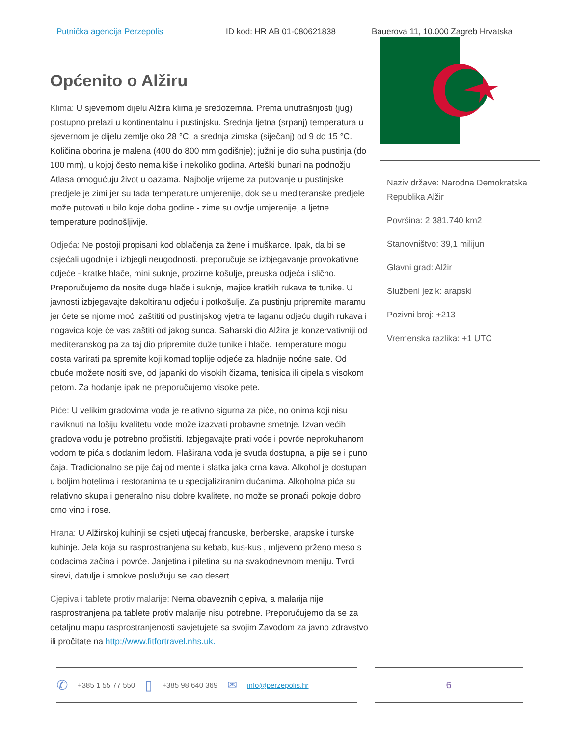Putnička agencija Perzepolis ID kod: HR AB 01-080621838 Bauerova 11, 10.000 Zagreb Hrvatska
Općenito o Alžiru
Klima: U sjevernom dijelu Alžira klima je sredozemna. Prema unutrašnjosti (jug) postupno prelazi u kontinentalnu i pustinjsku. Srednja ljetna (srpanj) temperatura u sjevernom je dijelu zemlje oko 28 °C, a srednja zimska (siječanj) od 9 do 15 °C. Količina oborina je malena (400 do 800 mm godišnje); južni je dio suha pustinja (do 100 mm), u kojoj često nema kiše i nekoliko godina. Arteški bunari na podnožju Atlasa omogućuju život u oazama. Najbolje vrijeme za putovanje u pustinjske predjele je zimi jer su tada temperature umjerenije, dok se u mediteranske predjele može putovati u bilo koje doba godine - zime su ovdje umjerenije, a ljetne temperature podnošljivije.
Odjeća: Ne postoji propisani kod oblačenja za žene i muškarce. Ipak, da bi se osjećali ugodnije i izbjegli neugodnosti, preporučuje se izbjegavanje provokativne odjeće - kratke hlače, mini suknje, prozirne košulje, preuska odjeća i slično. Preporučujemo da nosite duge hlače i suknje, majice kratkih rukava te tunike. U javnosti izbjegavajte dekoltiranu odjeću i potkošulje. Za pustinju pripremite maramu jer ćete se njome moći zaštititi od pustinjskog vjetra te laganu odjeću dugih rukava i nogavica koje će vas zaštiti od jakog sunca. Saharski dio Alžira je konzervativniji od mediteranskog pa za taj dio pripremite duže tunike i hlače. Temperature mogu dosta varirati pa spremite koji komad toplije odjeće za hladnije noćne sate. Od obuće možete nositi sve, od japanki do visokih čizama, tenisica ili cipela s visokom petom. Za hodanje ipak ne preporučujemo visoke pete.
Piće: U velikim gradovima voda je relativno sigurna za piće, no onima koji nisu naviknuti na lošiju kvalitetu vode može izazvati probavne smetnje. Izvan većih gradova vodu je potrebno pročistiti. Izbjegavajte prati voće i povrće neprokuhanom vodom te pića s dodanim ledom. Flaširana voda je svuda dostupna, a pije se i puno čaja. Tradicionalno se pije čaj od mente i slatka jaka crna kava. Alkohol je dostupan u boljim hotelima i restoranima te u specijaliziranim dućanima. Alkoholna pića su relativno skupa i generalno nisu dobre kvalitete, no može se pronaći pokoje dobro crno vino i rose.
Hrana: U Alžirskoj kuhinji se osjeti utjecaj francuske, berberske, arapske i turske kuhinje. Jela koja su rasprostranjena su kebab, kus-kus , mljeveno prženo meso s dodacima začina i povrće. Janjetina i piletina su na svakodnevnom meniju. Tvrdi sirevi, datulje i smokve poslužuju se kao desert.
Cjepiva i tablete protiv malarije: Nema obaveznih cjepiva, a malarija nije rasprostranjena pa tablete protiv malarije nisu potrebne. Preporučujemo da se za detaljnu mapu rasprostranjenosti savjetujete sa svojim Zavodom za javno zdravstvo ili pročitate na http://www.fitfortravel.nhs.uk.
Naziv države: Narodna Demokratska Republika Alžir
Površina: 2 381.740 km2
Stanovništvo: 39,1 milijun
Glavni grad: Alžir
Službeni jezik: arapski
Pozivni broj: +213
Vremenska razlika: +1 UTC
✆ +385 1 55 77 550 ▯ +385 98 640 369 ✉ info@perzepolis.hr
6